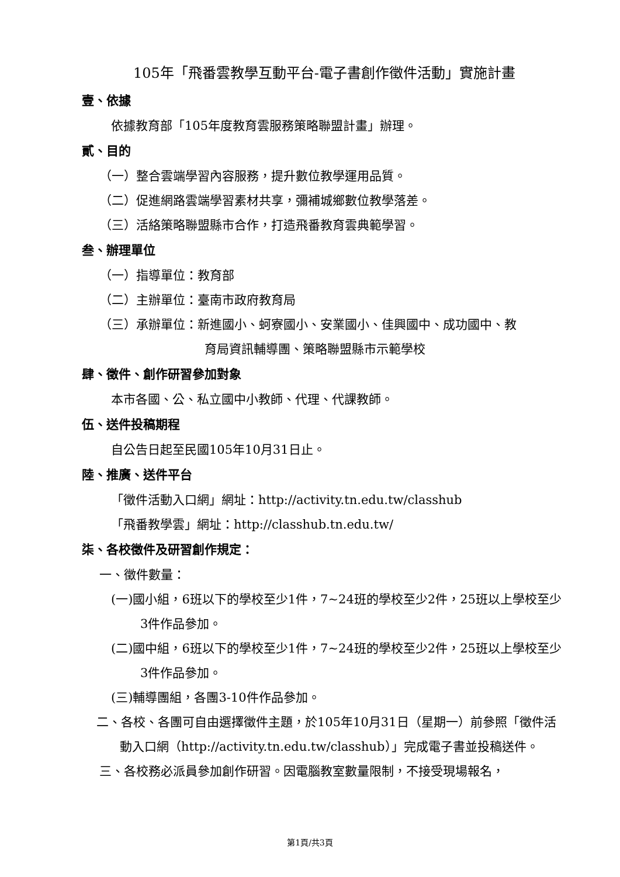105年「飛番雲教學互動平台-電子書創作徵件活動」實施計畫
壹、依據
依據教育部「105年度教育雲服務策略聯盟計畫」辦理。
貳、目的
（一）整合雲端學習內容服務，提升數位教學運用品質。
（二）促進網路雲端學習素材共享，彌補城鄉數位教學落差。
（三）活絡策略聯盟縣市合作，打造飛番教育雲典範學習。
叁、辦理單位
（一）指導單位：教育部
（二）主辦單位：臺南市政府教育局
（三）承辦單位：新進國小、蚵寮國小、安業國小、佳興國中、成功國中、教
育局資訊輔導團、策略聯盟縣市示範學校
肆、徵件、創作研習參加對象
本市各國、公、私立國中小教師、代理、代課教師。
伍、送件投稿期程
自公告日起至民國105年10月31日止。
陸、推廣、送件平台
「徵件活動入口網」網址：http://activity.tn.edu.tw/classhub
「飛番教學雲」網址：http://classhub.tn.edu.tw/
柒、各校徵件及研習創作規定：
一、徵件數量：
(一)國小組，6班以下的學校至少1件，7~24班的學校至少2件，25班以上學校至少3件作品參加。
(二)國中組，6班以下的學校至少1件，7~24班的學校至少2件，25班以上學校至少3件作品參加。
(三)輔導團組，各團3-10件作品參加。
二、各校、各團可自由選擇徵件主題，於105年10月31日（星期一）前參照「徵件活動入口網（http://activity.tn.edu.tw/classhub）」完成電子書並投稿送件。
三、各校務必派員參加創作研習。因電腦教室數量限制，不接受現場報名，
第1頁/共3頁